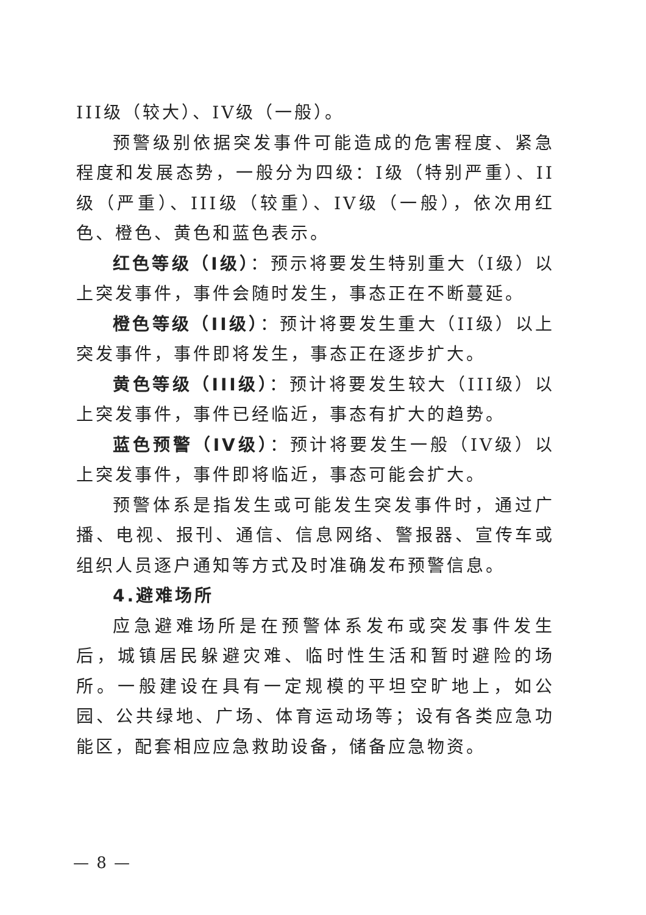III级（较大）、IV级（一般）。
预警级别依据突发事件可能造成的危害程度、紧急程度和发展态势，一般分为四级：I级（特别严重）、II级（严重）、III级（较重）、IV级（一般），依次用红色、橙色、黄色和蓝色表示。
红色等级（I级）：预示将要发生特别重大（I级）以上突发事件，事件会随时发生，事态正在不断蔓延。
橙色等级（II级）：预计将要发生重大（II级）以上突发事件，事件即将发生，事态正在逐步扩大。
黄色等级（III级）：预计将要发生较大（III级）以上突发事件，事件已经临近，事态有扩大的趋势。
蓝色预警（IV级）：预计将要发生一般（IV级）以上突发事件，事件即将临近，事态可能会扩大。
预警体系是指发生或可能发生突发事件时，通过广播、电视、报刊、通信、信息网络、警报器、宣传车或组织人员逐户通知等方式及时准确发布预警信息。
4.避难场所
应急避难场所是在预警体系发布或突发事件发生后，城镇居民躲避灾难、临时性生活和暂时避险的场所。一般建设在具有一定规模的平坦空旷地上，如公园、公共绿地、广场、体育运动场等；设有各类应急功能区，配套相应应急救助设备，储备应急物资。
— 8 —